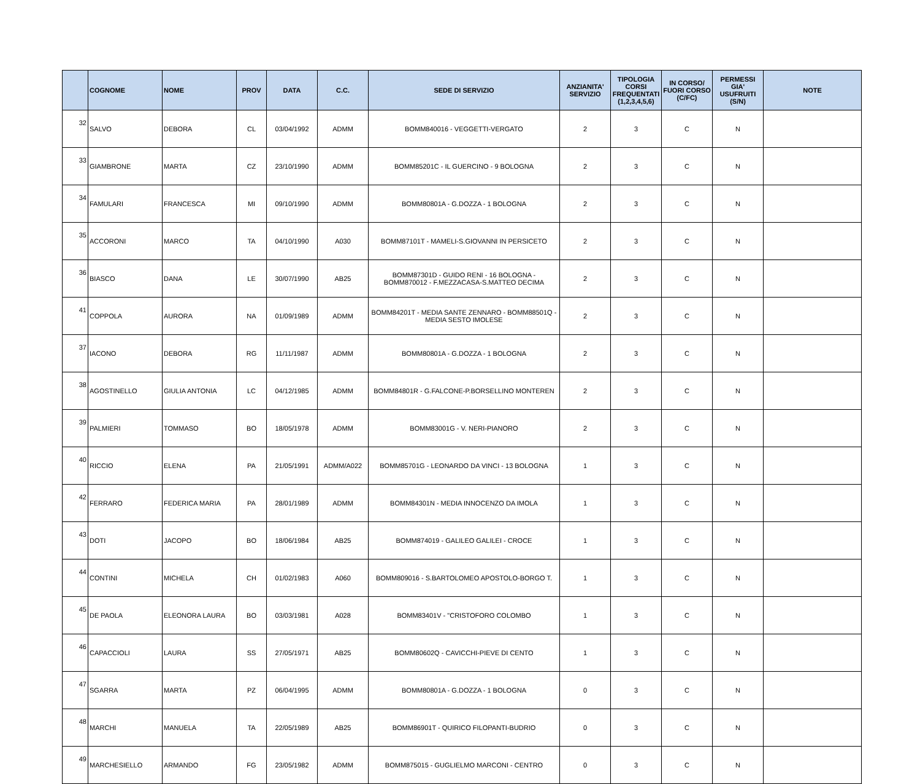| | COGNOME | NOME | PROV | DATA | C.C. | SEDE DI SERVIZIO | ANZIANITA' SERVIZIO | TIPOLOGIA CORSI FREQUENTATI (1,2,3,4,5,6) | IN CORSO/ FUORI CORSO (C/FC) | PERMESSI GIA' USUFRUITI (S/N) | NOTE |
| --- | --- | --- | --- | --- | --- | --- | --- | --- | --- | --- | --- |
| 32 | SALVO | DEBORA | CL | 03/04/1992 | ADMM | BOMM840016 - VEGGETTI-VERGATO | 2 | 3 | C | N | |
| 33 | GIAMBRONE | MARTA | CZ | 23/10/1990 | ADMM | BOMM85201C - IL GUERCINO - 9 BOLOGNA | 2 | 3 | C | N | |
| 34 | FAMULARI | FRANCESCA | MI | 09/10/1990 | ADMM | BOMM80801A - G.DOZZA - 1 BOLOGNA | 2 | 3 | C | N | |
| 35 | ACCORONI | MARCO | TA | 04/10/1990 | A030 | BOMM87101T - MAMELI-S.GIOVANNI IN PERSICETO | 2 | 3 | C | N | |
| 36 | BIASCO | DANA | LE | 30/07/1990 | AB25 | BOMM87301D - GUIDO RENI - 16 BOLOGNA - BOMM870012 - F.MEZZACASA-S.MATTEO DECIMA | 2 | 3 | C | N | |
| 41 | COPPOLA | AURORA | NA | 01/09/1989 | ADMM | BOMM84201T - MEDIA SANTE ZENNARO - BOMM88501Q - MEDIA SESTO IMOLESE | 2 | 3 | C | N | |
| 37 | IACONO | DEBORA | RG | 11/11/1987 | ADMM | BOMM80801A - G.DOZZA - 1 BOLOGNA | 2 | 3 | C | N | |
| 38 | AGOSTINELLO | GIULIA ANTONIA | LC | 04/12/1985 | ADMM | BOMM84801R - G.FALCONE-P.BORSELLINO MONTEREN | 2 | 3 | C | N | |
| 39 | PALMIERI | TOMMASO | BO | 18/05/1978 | ADMM | BOMM83001G - V. NERI-PIANORO | 2 | 3 | C | N | |
| 40 | RICCIO | ELENA | PA | 21/05/1991 | ADMM/A022 | BOMM85701G - LEONARDO DA VINCI - 13 BOLOGNA | 1 | 3 | C | N | |
| 42 | FERRARO | FEDERICA MARIA | PA | 28/01/1989 | ADMM | BOMM84301N - MEDIA INNOCENZO DA IMOLA | 1 | 3 | C | N | |
| 43 | DOTI | JACOPO | BO | 18/06/1984 | AB25 | BOMM874019 - GALILEO GALILEI - CROCE | 1 | 3 | C | N | |
| 44 | CONTINI | MICHELA | CH | 01/02/1983 | A060 | BOMM809016 - S.BARTOLOMEO APOSTOLO-BORGO T. | 1 | 3 | C | N | |
| 45 | DE PAOLA | ELEONORA LAURA | BO | 03/03/1981 | A028 | BOMM83401V - "CRISTOFORO COLOMBO | 1 | 3 | C | N | |
| 46 | CAPACCIOLI | LAURA | SS | 27/05/1971 | AB25 | BOMM80602Q - CAVICCHI-PIEVE DI CENTO | 1 | 3 | C | N | |
| 47 | SGARRA | MARTA | PZ | 06/04/1995 | ADMM | BOMM80801A - G.DOZZA - 1 BOLOGNA | 0 | 3 | C | N | |
| 48 | MARCHI | MANUELA | TA | 22/05/1989 | AB25 | BOMM86901T - QUIRICO FILOPANTI-BUDRIO | 0 | 3 | C | N | |
| 49 | MARCHESIELLO | ARMANDO | FG | 23/05/1982 | ADMM | BOMM875015 - GUGLIELMO MARCONI - CENTRO | 0 | 3 | C | N | |